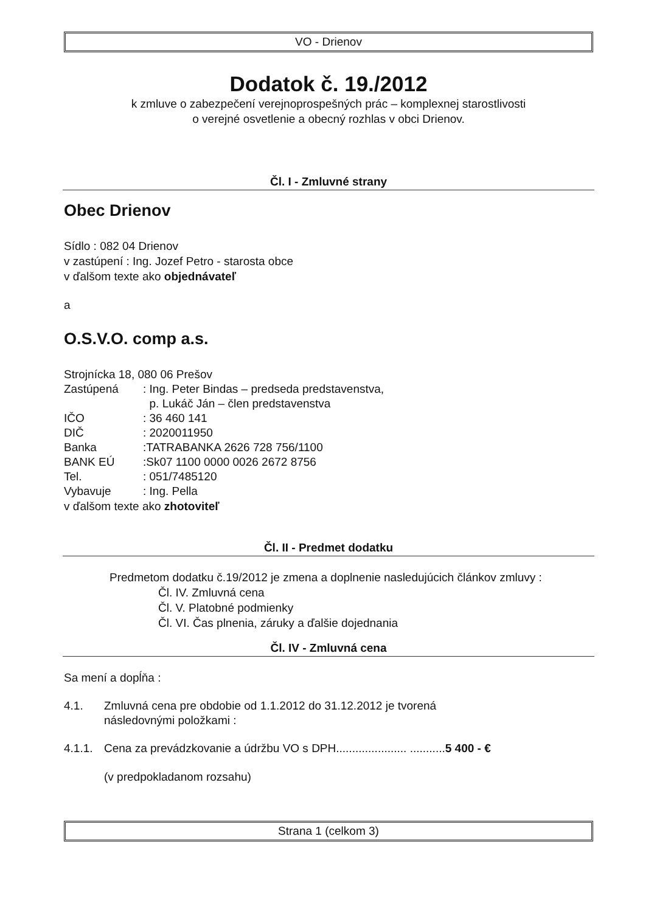VO - Drienov
Dodatok č. 19./2012
k zmluve o zabezpečení verejnoprospešných prác – komplexnej starostlivosti
o verejné osvetlenie a obecný rozhlas v obci Drienov.
Čl. I - Zmluvné strany
Obec Drienov
Sídlo : 082 04 Drienov
v zastúpení : Ing. Jozef Petro - starosta obce
v ďalšom texte ako objednávateľ
a
O.S.V.O. comp a.s.
Strojnícka 18, 080 06 Prešov
| Zastúpená | : Ing. Peter Bindas – predseda predstavenstva, p. Lukáč Ján – člen predstavenstva |
| IČO | : 36 460 141 |
| DIČ | : 2020011950 |
| Banka | :TATRABANKA 2626 728 756/1100 |
| BANK EÚ | :Sk07 1100 0000 0026 2672 8756 |
| Tel. | : 051/7485120 |
| Vybavuje | : Ing. Pella |
v ďalšom texte ako zhotoviteľ
Čl. II - Predmet dodatku
Predmetom dodatku č.19/2012 je zmena a doplnenie nasledujúcich článkov zmluvy :
Čl. IV. Zmluvná cena
Čl. V. Platobné podmienky
Čl. VI. Čas plnenia, záruky a ďalšie dojednania
Čl. IV - Zmluvná cena
Sa mení a dopĺňa :
| 4.1. | Zmluvná cena pre obdobie od 1.1.2012 do 31.12.2012 je tvorená následovnými položkami : |
| 4.1.1. | Cena za prevádzkovanie a údržbu VO s DPH...................... ........... 5 400 - € |
(v predpokladanom rozsahu)
Strana 1 (celkom 3)